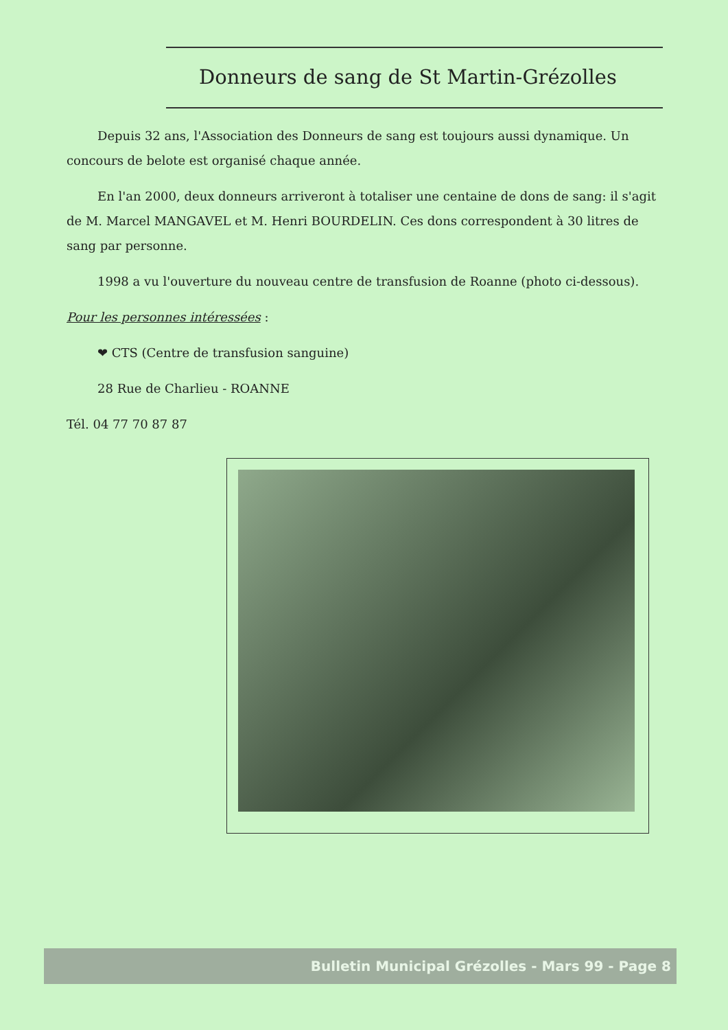Donneurs de sang de St Martin-Grézolles
Depuis 32 ans, l'Association des Donneurs de sang est toujours aussi dynamique. Un concours de belote est organisé chaque année.
En l'an 2000, deux donneurs arriveront à totaliser une centaine de dons de sang: il s'agit de M. Marcel MANGAVEL et M. Henri BOURDELIN. Ces dons correspondent à 30 litres de sang par personne.
1998 a vu l'ouverture du nouveau centre de transfusion de Roanne (photo ci-dessous).
Pour les personnes intéressées :
❤ CTS (Centre de transfusion sanguine)
28 Rue de Charlieu - ROANNE
Tél. 04 77 70 87 87
Bulletin Municipal Grézolles - Mars 99 - Page 8